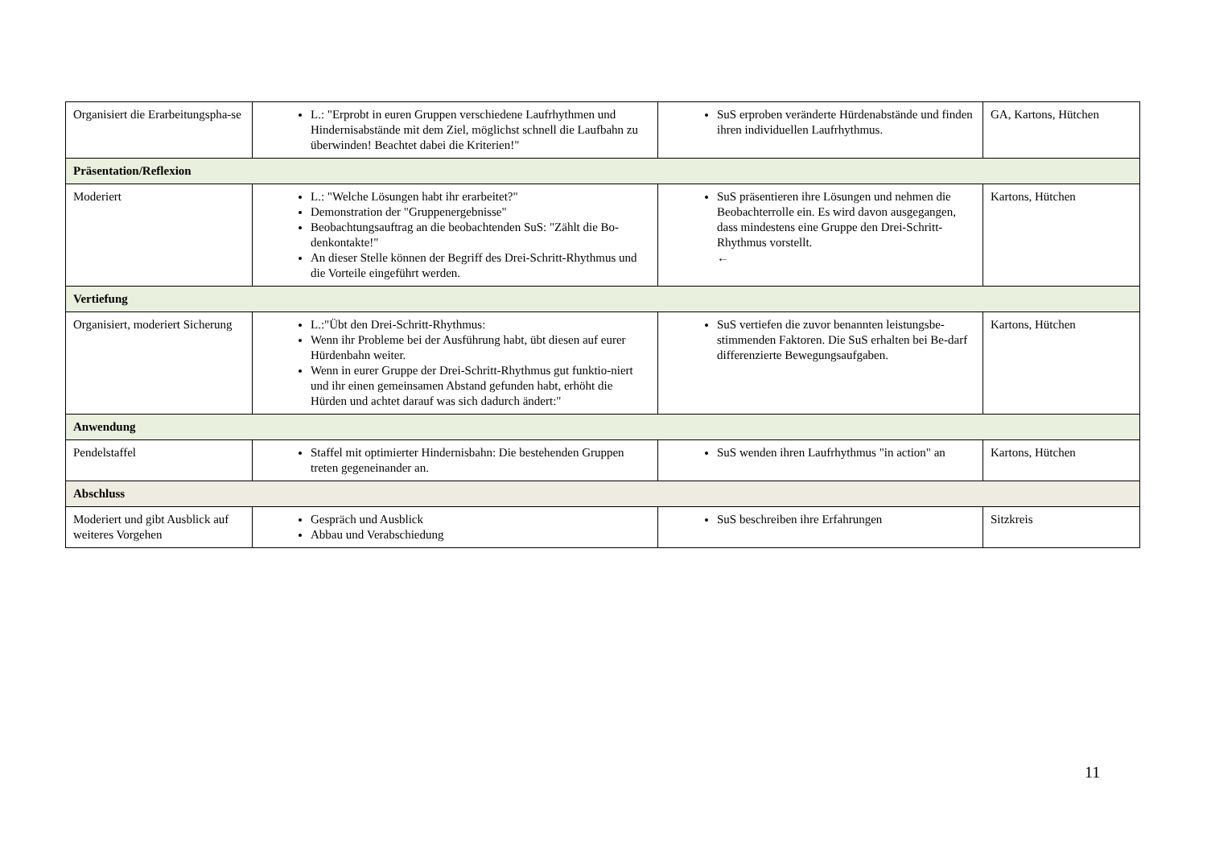| Organisiert die Erarbeitungspha-se | L.: "Erprobt in euren Gruppen verschiedene Laufrhythmen und Hindernisabstände mit dem Ziel, möglichst schnell die Laufbahn zu überwinden! Beachtet dabei die Kriterien!" | SuS erproben veränderte Hürdenabstände und finden ihren individuellen Laufrhythmus. | GA, Kartons, Hütchen |
| Präsentation/Reflexion | | | |
| Moderiert | L.: "Welche Lösungen habt ihr erarbeitet?" Demonstration der "Gruppenergebnisse" Beobachtungsauftrag an die beobachtenden SuS: "Zählt die Bo-denkontakte!" An dieser Stelle können der Begriff des Drei-Schritt-Rhythmus und die Vorteile eingeführt werden. | SuS präsentieren ihre Lösungen und nehmen die Beobachterrolle ein. Es wird davon ausgegangen, dass mindestens eine Gruppe den Drei-Schritt-Rhythmus vorstellt. ← | Kartons, Hütchen |
| Vertiefung | | | |
| Organisiert, moderiert Sicherung | L.:"Übt den Drei-Schritt-Rhythmus: Wenn ihr Probleme bei der Ausführung habt, übt diesen auf eurer Hürdenbahn weiter. Wenn in eurer Gruppe der Drei-Schritt-Rhythmus gut funktio-niert und ihr einen gemeinsamen Abstand gefunden habt, erhöht die Hürden und achtet darauf was sich dadurch ändert:" | SuS vertiefen die zuvor benannten leistungsbe-stimmenden Faktoren. Die SuS erhalten bei Be-darf differenzierte Bewegungsaufgaben. | Kartons, Hütchen |
| Anwendung | | | |
| Pendelstaffel | Staffel mit optimierter Hindernisbahn: Die bestehenden Gruppen treten gegeneinander an. | SuS wenden ihren Laufrhythmus "in action" an | Kartons, Hütchen |
| Abschluss | | | |
| Moderiert und gibt Ausblick auf weiteres Vorgehen | Gespräch und Ausblick Abbau und Verabschiedung | SuS beschreiben ihre Erfahrungen | Sitzkreis |
11